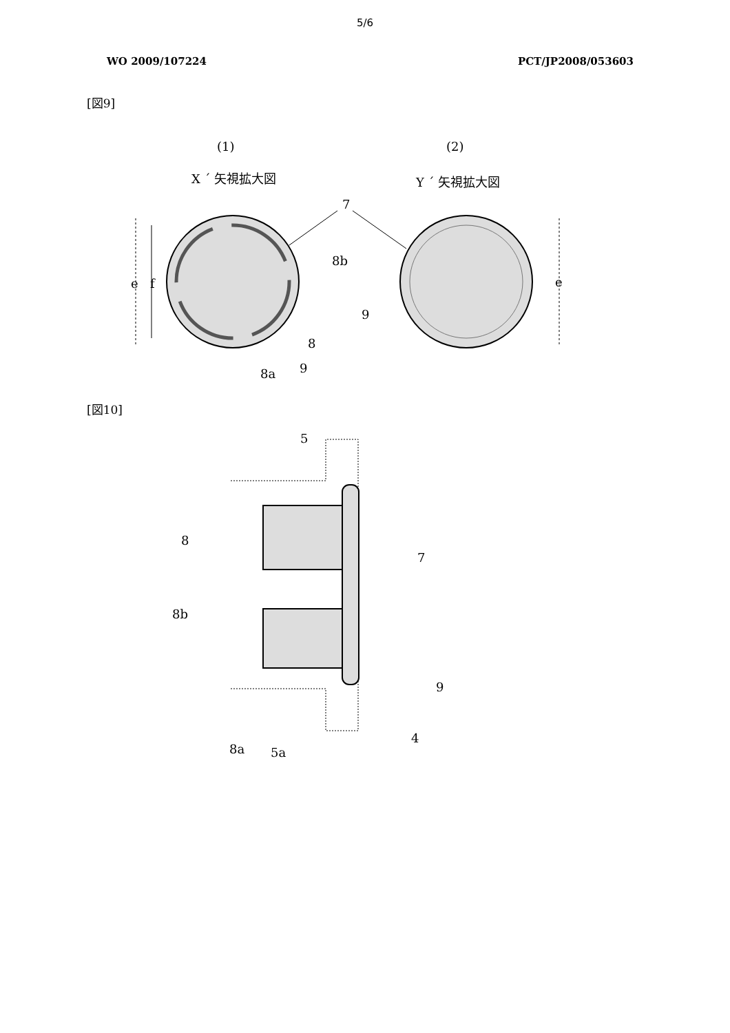5/6
WO 2009/107224 PCT/JP2008/053603
[図9]
(1)
(2)
X ´ 矢視拡大図
Y ´ 矢視拡大図
7
e
f
8b
8
9
8a
9
e
[図10]
5
8
8b
7
9
4
8a
5a